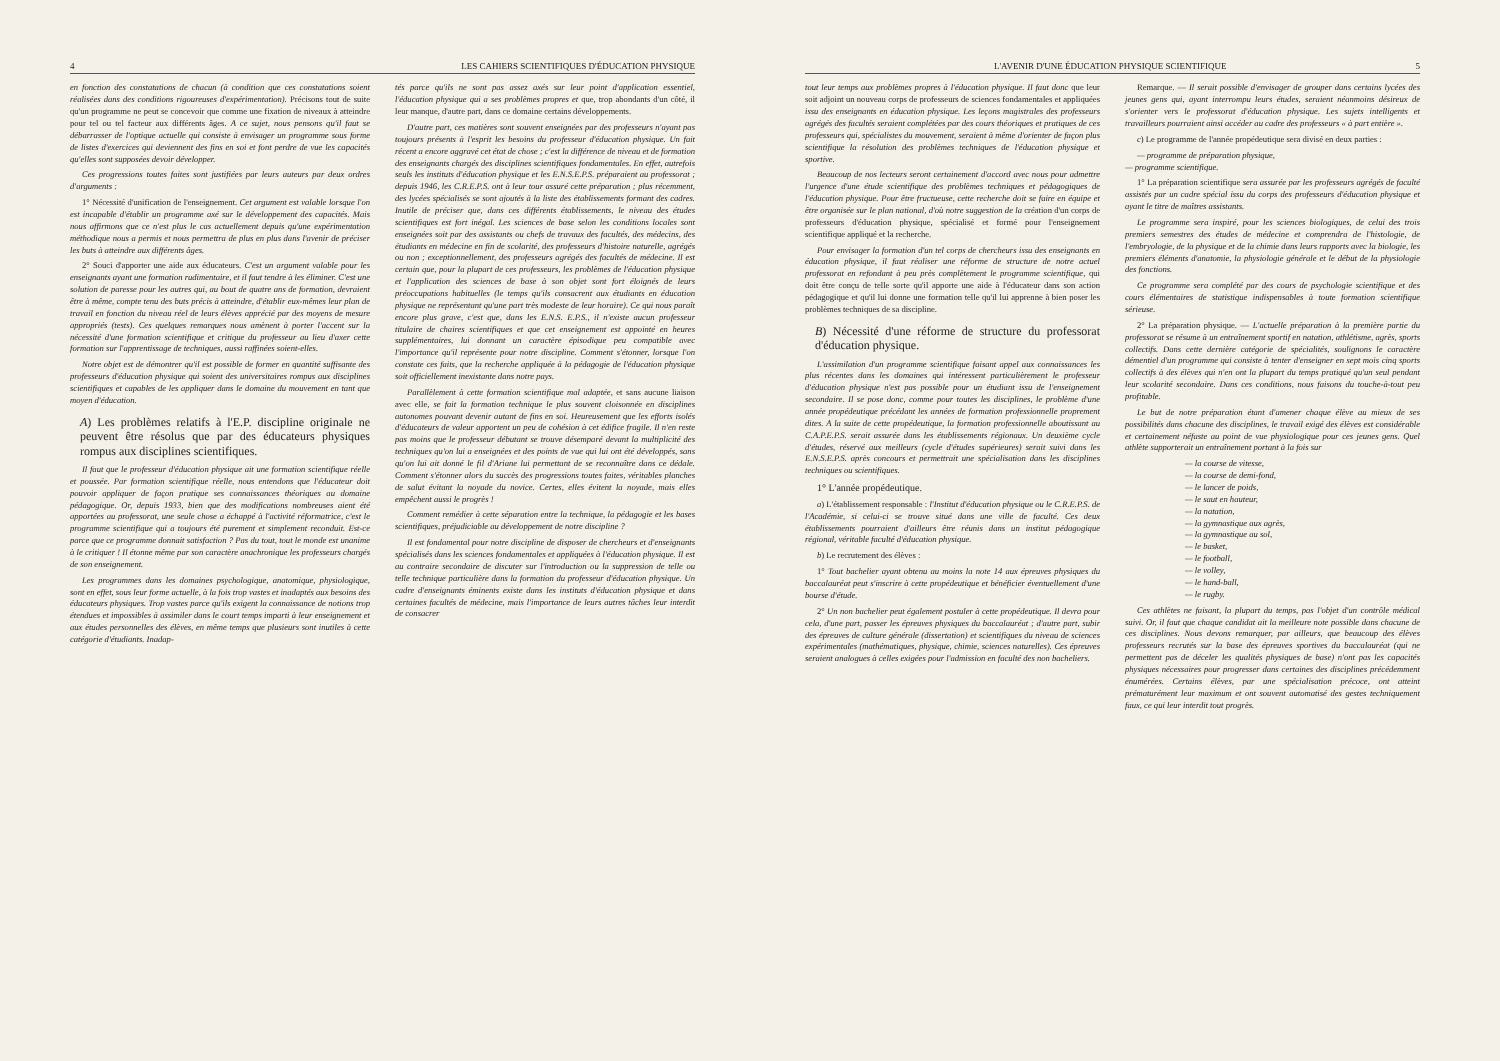4 LES CAHIERS SCIENTIFIQUES D'ÉDUCATION PHYSIQUE
en fonction des constatations de chacun (à condition que ces constatations soient réalisées dans des conditions rigoureuses d'expérimentation). Précisons tout de suite qu'un programme ne peut se concevoir que comme une fixation de niveaux à atteindre pour tel ou tel facteur aux différents âges. A ce sujet, nous pensons qu'il faut se débarrasser de l'optique actuelle qui consiste à envisager un programme sous forme de listes d'exercices qui deviennent des fins en soi et font perdre de vue les capacités qu'elles sont supposées devoir développer.
Ces progressions toutes faites sont justifiées par leurs auteurs par deux ordres d'arguments :
1° Nécessité d'unification de l'enseignement. Cet argument est valable lorsque l'on est incapable d'établir un programme axé sur le développement des capacités. Mais nous affirmons que ce n'est plus le cas actuellement depuis qu'une expérimentation méthodique nous a permis et nous permettra de plus en plus dans l'avenir de préciser les buts à atteindre aux différents âges.
2° Souci d'apporter une aide aux éducateurs. C'est un argument valable pour les enseignants ayant une formation rudimentaire, et il faut tendre à les éliminer. C'est une solution de paresse pour les autres qui, au bout de quatre ans de formation, devraient être à même, compte tenu des buts précis à atteindre, d'établir eux-mêmes leur plan de travail en fonction du niveau réel de leurs élèves apprécié par des moyens de mesure appropriés (tests). Ces quelques remarques nous amènent à porter l'accent sur la nécessité d'une formation scientifique et critique du professeur au lieu d'axer cette formation sur l'apprentissage de techniques, aussi raffinées soient-elles.
Notre objet est de démontrer qu'il est possible de former en quantité suffisante des professeurs d'éducation physique qui soient des universitaires rompus aux disciplines scientifiques et capables de les appliquer dans le domaine du mouvement en tant que moyen d'éducation.
A) Les problèmes relatifs à l'E.P. discipline originale ne peuvent être résolus que par des éducateurs physiques rompus aux disciplines scientifiques.
Il faut que le professeur d'éducation physique ait une formation scientifique réelle et poussée. Par formation scientifique réelle, nous entendons que l'éducateur doit pouvoir appliquer de façon pratique ses connaissances théoriques au domaine pédagogique. Or, depuis 1933, bien que des modifications nombreuses aient été apportées au professorat, une seule chose a échappé à l'activité réformatrice, c'est le programme scientifique qui a toujours été purement et simplement reconduit. Est-ce parce que ce programme donnait satisfaction ? Pas du tout, tout le monde est unanime à le critiquer ! Il étonne même par son caractère anachronique les professeurs chargés de son enseignement.
Les programmes dans les domaines psychologique, anatomique, physiologique, sont en effet, sous leur forme actuelle, à la fois trop vastes et inadaptés aux besoins des éducateurs physiques. Trop vastes parce qu'ils exigent la connaissance de notions trop étendues et impossibles à assimiler dans le court temps imparti à leur enseignement et aux études personnelles des élèves, en même temps que plusieurs sont inutiles à cette catégorie d'étudiants. Inadap-
tés parce qu'ils ne sont pas assez axés sur leur point d'application essentiel, l'éducation physique qui a ses problèmes propres et que, trop abondants d'un côté, il leur manque, d'autre part, dans ce domaine certains développements.
D'autre part, ces matières sont souvent enseignées par des professeurs n'ayant pas toujours présents à l'esprit les besoins du professeur d'éducation physique. Un fait récent a encore aggravé cet état de chose ; c'est la différence de niveau et de formation des enseignants chargés des disciplines scientifiques fondamentales. En effet, autrefois seuls les instituts d'éducation physique et les E.N.S.E.P.S. préparaient au professorat ; depuis 1946, les C.R.E.P.S. ont à leur tour assuré cette préparation ; plus récemment, des lycées spécialisés se sont ajoutés à la liste des établissements formant des cadres. Inutile de préciser que, dans ces différents établissements, le niveau des études scientifiques est fort inégal. Les sciences de base selon les conditions locales sont enseignées soit par des assistants ou chefs de travaux des facultés, des médecins, des étudiants en médecine en fin de scolarité, des professeurs d'histoire naturelle, agrégés ou non ; exceptionnellement, des professeurs agrégés des facultés de médecine. Il est certain que, pour la plupart de ces professeurs, les problèmes de l'éducation physique et l'application des sciences de base à son objet sont fort éloignés de leurs préoccupations habituelles (le temps qu'ils consacrent aux étudiants en éducation physique ne représentant qu'une part très modeste de leur horaire). Ce qui nous paraît encore plus grave, c'est que, dans les E.N.S. E.P.S., il n'existe aucun professeur titulaire de chaires scientifiques et que cet enseignement est appointé en heures supplémentaires, lui donnant un caractère épisodique peu compatible avec l'importance qu'il représente pour notre discipline. Comment s'étonner, lorsque l'on constate ces faits, que la recherche appliquée à la pédagogie de l'éducation physique soit officiellement inexistante dans notre pays.
Parallèlement à cette formation scientifique mal adaptée, et sans aucune liaison avec elle, se fait la formation technique le plus souvent cloisonnée en disciplines autonomes pouvant devenir autant de fins en soi. Heureusement que les efforts isolés d'éducateurs de valeur apportent un peu de cohésion à cet édifice fragile. Il n'en reste pas moins que le professeur débutant se trouve désemparé devant la multiplicité des techniques qu'on lui a enseignées et des points de vue qui lui ont été développés, sans qu'on lui ait donné le fil d'Ariane lui permettant de se reconnaître dans ce dédale. Comment s'étonner alors du succès des progressions toutes faites, véritables planches de salut évitant la noyade du novice. Certes, elles évitent la noyade, mais elles empêchent aussi le progrès !
Comment remédier à cette séparation entre la technique, la pédagogie et les bases scientifiques, préjudiciable au développement de notre discipline ?
Il est fondamental pour notre discipline de disposer de chercheurs et d'enseignants spécialisés dans les sciences fondamentales et appliquées à l'éducation physique. Il est au contraire secondaire de discuter sur l'introduction ou la suppression de telle ou telle technique particulière dans la formation du professeur d'éducation physique. Un cadre d'enseignants éminents existe dans les instituts d'éducation physique et dans certaines facultés de médecine, mais l'importance de leurs autres tâches leur interdit de consacrer
L'AVENIR D'UNE ÉDUCATION PHYSIQUE SCIENTIFIQUE 5
tout leur temps aux problèmes propres à l'éducation physique. Il faut donc que leur soit adjoint un nouveau corps de professeurs de sciences fondamentales et appliquées issu des enseignants en éducation physique. Les leçons magistrales des professeurs agrégés des facultés seraient complétées par des cours théoriques et pratiques de ces professeurs qui, spécialistes du mouvement, seraient à même d'orienter de façon plus scientifique la résolution des problèmes techniques de l'éducation physique et sportive.
Beaucoup de nos lecteurs seront certainement d'accord avec nous pour admettre l'urgence d'une étude scientifique des problèmes techniques et pédagogiques de l'éducation physique. Pour être fructueuse, cette recherche doit se faire en équipe et être organisée sur le plan national, d'où notre suggestion de la création d'un corps de professeurs d'éducation physique, spécialisé et formé pour l'enseignement scientifique appliqué et la recherche.
Pour envisager la formation d'un tel corps de chercheurs issu des enseignants en éducation physique, il faut réaliser une réforme de structure de notre actuel professorat en refondant à peu près complètement le programme scientifique, qui doit être conçu de telle sorte qu'il apporte une aide à l'éducateur dans son action pédagogique et qu'il lui donne une formation telle qu'il lui apprenne à bien poser les problèmes techniques de sa discipline.
B) Nécessité d'une réforme de structure du professorat d'éducation physique.
L'assimilation d'un programme scientifique faisant appel aux connaissances les plus récentes dans les domaines qui intéressent particulièrement le professeur d'éducation physique n'est pas possible pour un étudiant issu de l'enseignement secondaire. Il se pose donc, comme pour toutes les disciplines, le problème d'une année propédeutique précédant les années de formation professionnelle proprement dites. A la suite de cette propédeutique, la formation professionnelle aboutissant au C.A.P.E.P.S. serait assurée dans les établissements régionaux. Un deuxième cycle d'études, réservé aux meilleurs (cycle d'études supérieures) serait suivi dans les E.N.S.E.P.S. après concours et permettrait une spécialisation dans les disciplines techniques ou scientifiques.
1° L'année propédeutique.
a) L'établissement responsable : l'Institut d'éducation physique ou le C.R.E.P.S. de l'Académie, si celui-ci se trouve situé dans une ville de faculté. Ces deux établissements pourraient d'ailleurs être réunis dans un institut pédagogique régional, véritable faculté d'éducation physique.
b) Le recrutement des élèves :
1° Tout bachelier ayant obtenu au moins la note 14 aux épreuves physiques du baccalauréat peut s'inscrire à cette propédeutique et bénéficier éventuellement d'une bourse d'étude.
2° Un non bachelier peut également postuler à cette propédeutique. Il devra pour cela, d'une part, passer les épreuves physiques du baccalauréat ; d'autre part, subir des épreuves de culture générale (dissertation) et scientifiques du niveau de sciences expérimentales (mathématiques, physique, chimie, sciences naturelles). Ces épreuves seraient analogues à celles exigées pour l'admission en faculté des non bacheliers.
Remarque. — Il serait possible d'envisager de grouper dans certains lycées des jeunes gens qui, ayant interrompu leurs études, seraient néanmoins désireux de s'orienter vers le professorat d'éducation physique. Les sujets intelligents et travailleurs pourraient ainsi accéder au cadre des professeurs « à part entière ».
c) Le programme de l'année propédeutique sera divisé en deux parties :
— programme de préparation physique,
— programme scientifique.
1° La préparation scientifique sera assurée par les professeurs agrégés de faculté assistés par un cadre spécial issu du corps des professeurs d'éducation physique et ayant le titre de maîtres assistants.
Le programme sera inspiré, pour les sciences biologiques, de celui des trois premiers semestres des études de médecine et comprendra de l'histologie, de l'embryologie, de la physique et de la chimie dans leurs rapports avec la biologie, les premiers éléments d'anatomie, la physiologie générale et le début de la physiologie des fonctions.
Ce programme sera complété par des cours de psychologie scientifique et des cours élémentaires de statistique indispensables à toute formation scientifique sérieuse.
2° La préparation physique. — L'actuelle préparation à la première partie du professorat se résume à un entraînement sportif en natation, athlétisme, agrès, sports collectifs. Dans cette dernière catégorie de spécialités, soulignons le caractère démentiel d'un programme qui consiste à tenter d'enseigner en sept mois cinq sports collectifs à des élèves qui n'en ont la plupart du temps pratiqué qu'un seul pendant leur scolarité secondaire. Dans ces conditions, nous faisons du touche-à-tout peu profitable.
Le but de notre préparation étant d'amener chaque élève au mieux de ses possibilités dans chacune des disciplines, le travail exigé des élèves est considérable et certainement néfaste au point de vue physiologique pour ces jeunes gens. Quel athlète supporterait un entraînement portant à la fois sur
— la course de vitesse,
— la course de demi-fond,
— le lancer de poids,
— le saut en hauteur,
— la natation,
— la gymnastique aux agrès,
— la gymnastique au sol,
— le basket,
— le football,
— le volley,
— le hand-ball,
— le rugby.
Ces athlètes ne faisant, la plupart du temps, pas l'objet d'un contrôle médical suivi. Or, il faut que chaque candidat ait la meilleure note possible dans chacune de ces disciplines. Nous devons remarquer, par ailleurs, que beaucoup des élèves professeurs recrutés sur la base des épreuves sportives du baccalauréat (qui ne permettent pas de déceler les qualités physiques de base) n'ont pas les capacités physiques nécessaires pour progresser dans certaines des disciplines précédemment énumérées. Certains élèves, par une spécialisation précoce, ont atteint prématurément leur maximum et ont souvent automatisé des gestes techniquement faux, ce qui leur interdit tout progrès.